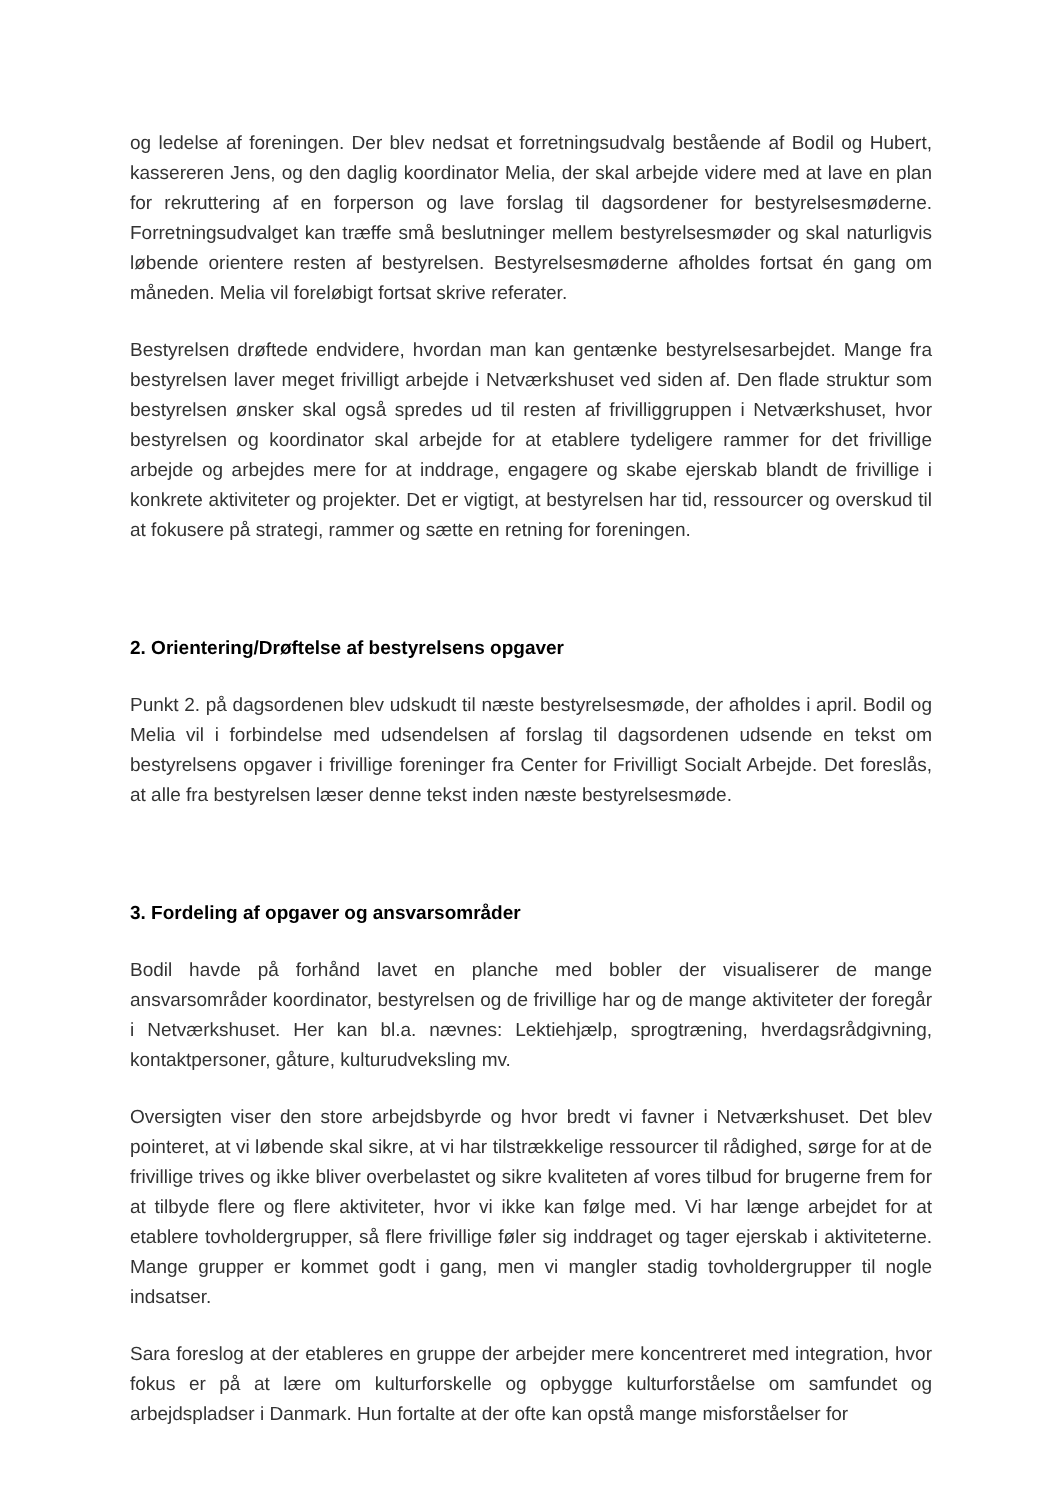og ledelse af foreningen. Der blev nedsat et forretningsudvalg bestående af Bodil og Hubert, kassereren Jens, og den daglig koordinator Melia, der skal arbejde videre med at lave en plan for rekruttering af en forperson og lave forslag til dagsordener for bestyrelsesmøderne. Forretningsudvalget kan træffe små beslutninger mellem bestyrelsesmøder og skal naturligvis løbende orientere resten af bestyrelsen. Bestyrelsesmøderne afholdes fortsat én gang om måneden. Melia vil foreløbigt fortsat skrive referater.
Bestyrelsen drøftede endvidere, hvordan man kan gentænke bestyrelsesarbejdet. Mange fra bestyrelsen laver meget frivilligt arbejde i Netværkshuset ved siden af. Den flade struktur som bestyrelsen ønsker skal også spredes ud til resten af frivilliggruppen i Netværkshuset, hvor bestyrelsen og koordinator skal arbejde for at etablere tydeligere rammer for det frivillige arbejde og arbejdes mere for at inddrage, engagere og skabe ejerskab blandt de frivillige i konkrete aktiviteter og projekter. Det er vigtigt, at bestyrelsen har tid, ressourcer og overskud til at fokusere på strategi, rammer og sætte en retning for foreningen.
2. Orientering/Drøftelse af bestyrelsens opgaver
Punkt 2. på dagsordenen blev udskudt til næste bestyrelsesmøde, der afholdes i april. Bodil og Melia vil i forbindelse med udsendelsen af forslag til dagsordenen udsende en tekst om bestyrelsens opgaver i frivillige foreninger fra Center for Frivilligt Socialt Arbejde. Det foreslås, at alle fra bestyrelsen læser denne tekst inden næste bestyrelsesmøde.
3. Fordeling af opgaver og ansvarsområder
Bodil havde på forhånd lavet en planche med bobler der visualiserer de mange ansvarsområder koordinator, bestyrelsen og de frivillige har og de mange aktiviteter der foregår i Netværkshuset. Her kan bl.a. nævnes: Lektiehjælp, sprogtræning, hverdagsrådgivning, kontaktpersoner, gåture, kulturudveksling mv.
Oversigten viser den store arbejdsbyrde og hvor bredt vi favner i Netværkshuset. Det blev pointeret, at vi løbende skal sikre, at vi har tilstrækkelige ressourcer til rådighed, sørge for at de frivillige trives og ikke bliver overbelastet og sikre kvaliteten af vores tilbud for brugerne frem for at tilbyde flere og flere aktiviteter, hvor vi ikke kan følge med. Vi har længe arbejdet for at etablere tovholdergrupper, så flere frivillige føler sig inddraget og tager ejerskab i aktiviteterne. Mange grupper er kommet godt i gang, men vi mangler stadig tovholdergrupper til nogle indsatser.
Sara foreslog at der etableres en gruppe der arbejder mere koncentreret med integration, hvor fokus er på at lære om kulturforskelle og opbygge kulturforståelse om samfundet og arbejdspladser i Danmark. Hun fortalte at der ofte kan opstå mange misforståelser for